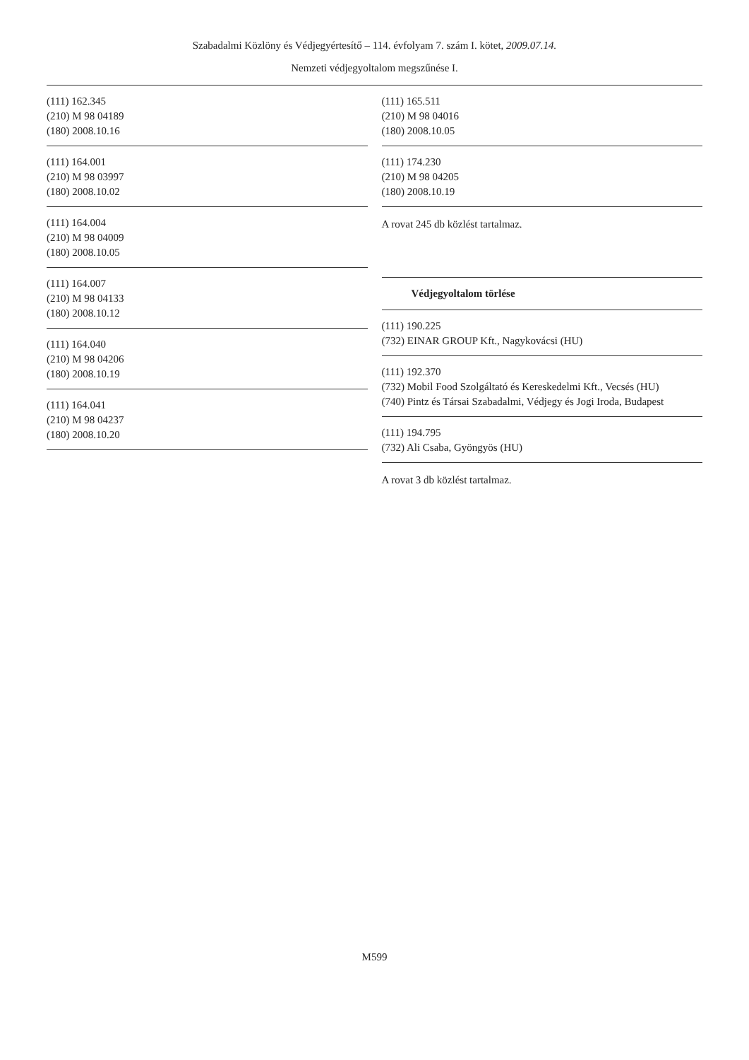Szabadalmi Közlöny és Védjegyértesítő – 114. évfolyam 7. szám I. kötet, 2009.07.14.
Nemzeti védjegyoltalom megszűnése I.
(111) 162.345
(210) M 98 04189
(180) 2008.10.16
(111) 164.001
(210) M 98 03997
(180) 2008.10.02
(111) 164.004
(210) M 98 04009
(180) 2008.10.05
(111) 164.007
(210) M 98 04133
(180) 2008.10.12
(111) 164.040
(210) M 98 04206
(180) 2008.10.19
(111) 164.041
(210) M 98 04237
(180) 2008.10.20
(111) 165.511
(210) M 98 04016
(180) 2008.10.05
(111) 174.230
(210) M 98 04205
(180) 2008.10.19
A rovat 245 db közlést tartalmaz.
Védjegyoltalom törlése
(111) 190.225
(732) EINAR GROUP Kft., Nagykovácsi (HU)
(111) 192.370
(732) Mobil Food Szolgáltató és Kereskedelmi Kft., Vecsés (HU)
(740) Pintz és Társai Szabadalmi, Védjegy és Jogi Iroda, Budapest
(111) 194.795
(732) Ali Csaba, Gyöngyös (HU)
A rovat 3 db közlést tartalmaz.
M599